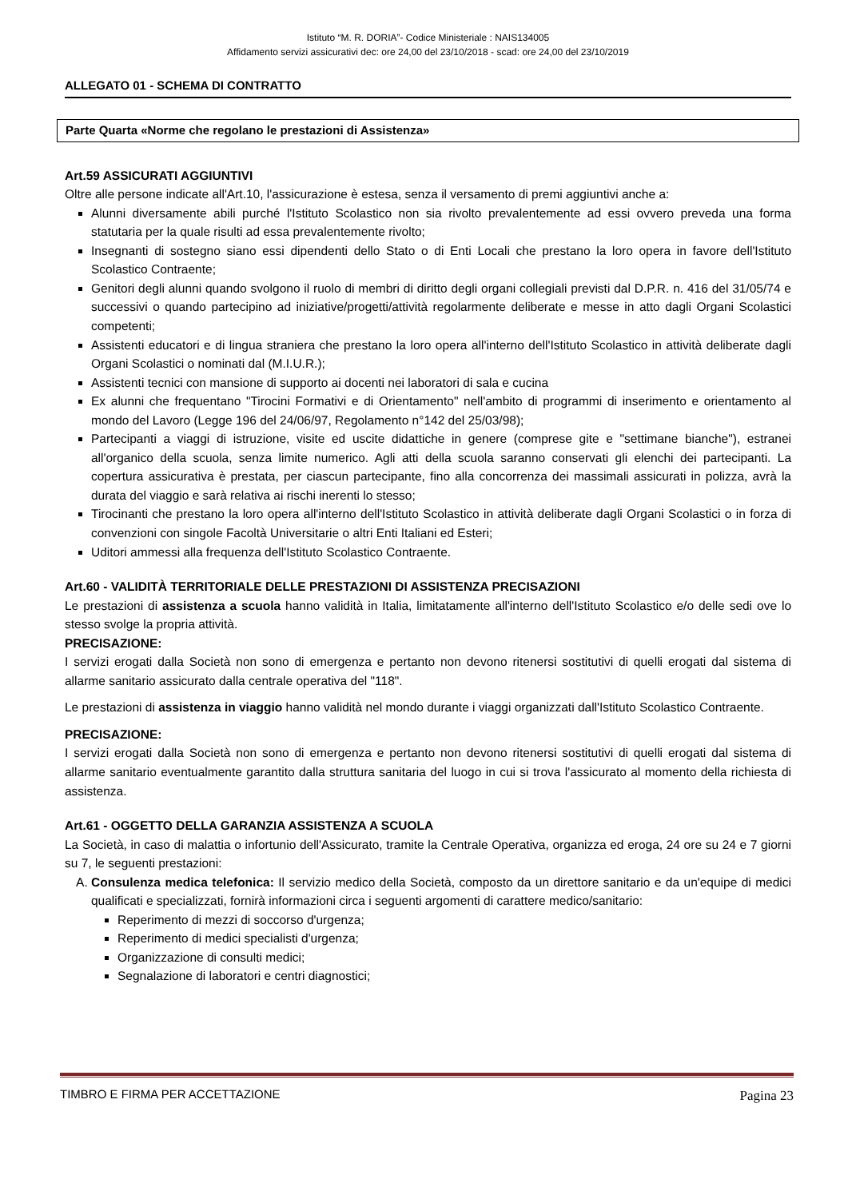Istituto “M. R. DORIA”- Codice Ministeriale : NAIS134005
Affidamento servizi assicurativi dec: ore 24,00 del 23/10/2018 - scad: ore 24,00 del 23/10/2019
ALLEGATO 01 - SCHEMA DI CONTRATTO
Parte Quarta «Norme che regolano le prestazioni di Assistenza»
Art.59 ASSICURATI AGGIUNTIVI
Oltre alle persone indicate all'Art.10, l'assicurazione è estesa, senza il versamento di premi aggiuntivi anche a:
Alunni diversamente abili purché l'Istituto Scolastico non sia rivolto prevalentemente ad essi ovvero preveda una forma statutaria per la quale risulti ad essa prevalentemente rivolto;
Insegnanti di sostegno siano essi dipendenti dello Stato o di Enti Locali che prestano la loro opera in favore dell'Istituto Scolastico Contraente;
Genitori degli alunni quando svolgono il ruolo di membri di diritto degli organi collegiali previsti dal D.P.R. n. 416 del 31/05/74 e successivi o quando partecipino ad iniziative/progetti/attività regolarmente deliberate e messe in atto dagli Organi Scolastici competenti;
Assistenti educatori e di lingua straniera che prestano la loro opera all'interno dell'Istituto Scolastico in attività deliberate dagli Organi Scolastici o nominati dal (M.I.U.R.);
Assistenti tecnici con mansione di supporto ai docenti nei laboratori di sala e cucina
Ex alunni che frequentano "Tirocini Formativi e di Orientamento" nell'ambito di programmi di inserimento e orientamento al mondo del Lavoro (Legge 196 del 24/06/97, Regolamento n°142 del 25/03/98);
Partecipanti a viaggi di istruzione, visite ed uscite didattiche in genere (comprese gite e "settimane bianche"), estranei all'organico della scuola, senza limite numerico. Agli atti della scuola saranno conservati gli elenchi dei partecipanti. La copertura assicurativa è prestata, per ciascun partecipante, fino alla concorrenza dei massimali assicurati in polizza, avrà la durata del viaggio e sarà relativa ai rischi inerenti lo stesso;
Tirocinanti che prestano la loro opera all'interno dell'Istituto Scolastico in attività deliberate dagli Organi Scolastici o in forza di convenzioni con singole Facoltà Universitarie o altri Enti Italiani ed Esteri;
Uditori ammessi alla frequenza dell'Istituto Scolastico Contraente.
Art.60 - VALIDITÀ TERRITORIALE DELLE PRESTAZIONI DI ASSISTENZA PRECISAZIONI
Le prestazioni di assistenza a scuola hanno validità in Italia, limitatamente all'interno dell'Istituto Scolastico e/o delle sedi ove lo stesso svolge la propria attività.
PRECISAZIONE:
I servizi erogati dalla Società non sono di emergenza e pertanto non devono ritenersi sostitutivi di quelli erogati dal sistema di allarme sanitario assicurato dalla centrale operativa del "118".
Le prestazioni di assistenza in viaggio hanno validità nel mondo durante i viaggi organizzati dall'Istituto Scolastico Contraente.
PRECISAZIONE:
I servizi erogati dalla Società non sono di emergenza e pertanto non devono ritenersi sostitutivi di quelli erogati dal sistema di allarme sanitario eventualmente garantito dalla struttura sanitaria del luogo in cui si trova l'assicurato al momento della richiesta di assistenza.
Art.61 - OGGETTO DELLA GARANZIA ASSISTENZA A SCUOLA
La Società, in caso di malattia o infortunio dell'Assicurato, tramite la Centrale Operativa, organizza ed eroga, 24 ore su 24 e 7 giorni su 7, le seguenti prestazioni:
A. Consulenza medica telefonica: Il servizio medico della Società, composto da un direttore sanitario e da un'equipe di medici qualificati e specializzati, fornirà informazioni circa i seguenti argomenti di carattere medico/sanitario:
Reperimento di mezzi di soccorso d'urgenza;
Reperimento di medici specialisti d'urgenza;
Organizzazione di consulti medici;
Segnalazione di laboratori e centri diagnostici;
TIMBRO E FIRMA PER ACCETTAZIONE Pagina 23